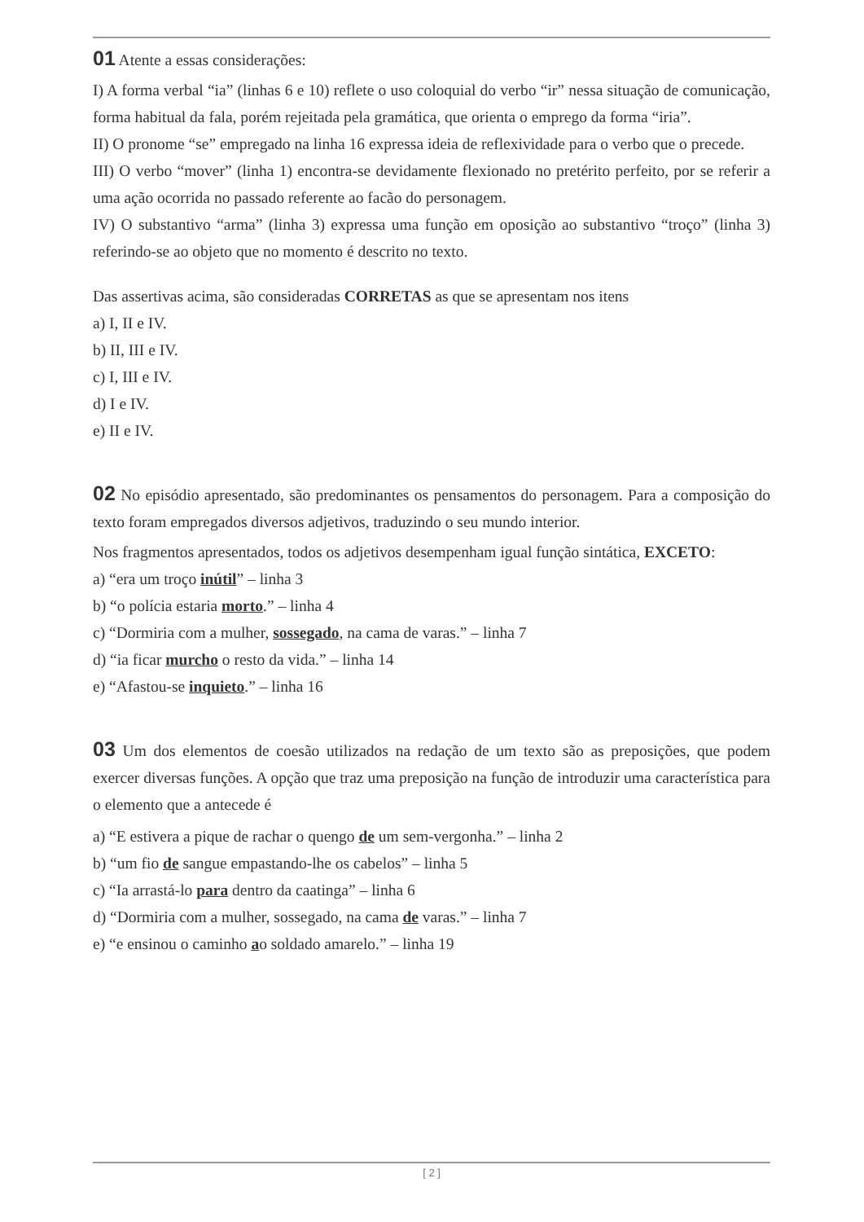01 Atente a essas considerações:
I) A forma verbal “ia” (linhas 6 e 10) reflete o uso coloquial do verbo “ir” nessa situação de comunicação, forma habitual da fala, porém rejeitada pela gramática, que orienta o emprego da forma “iria”.
II) O pronome “se” empregado na linha 16 expressa ideia de reflexividade para o verbo que o precede.
III) O verbo “mover” (linha 1) encontra-se devidamente flexionado no pretérito perfeito, por se referir a uma ação ocorrida no passado referente ao facão do personagem.
IV) O substantivo “arma” (linha 3) expressa uma função em oposição ao substantivo “troço” (linha 3) referindo-se ao objeto que no momento é descrito no texto.
Das assertivas acima, são consideradas CORRETAS as que se apresentam nos itens
a) I, II e IV.
b) II, III e IV.
c) I, III e IV.
d) I e IV.
e) II e IV.
02 No episódio apresentado, são predominantes os pensamentos do personagem. Para a composição do texto foram empregados diversos adjetivos, traduzindo o seu mundo interior.
Nos fragmentos apresentados, todos os adjetivos desempenham igual função sintática, EXCETO:
a) “era um troço inútil” – linha 3
b) “o polícia estaria morto.” – linha 4
c) “Dormiria com a mulher, sossegado, na cama de varas.” – linha 7
d) “ia ficar murcho o resto da vida.” – linha 14
e) “Afastou-se inquieto.” – linha 16
03 Um dos elementos de coesão utilizados na redação de um texto são as preposições, que podem exercer diversas funções. A opção que traz uma preposição na função de introduzir uma característica para o elemento que a antecede é
a) “E estivera a pique de rachar o quengo de um sem-vergonha.” – linha 2
b) “um fio de sangue empastando-lhe os cabelos” – linha 5
c) “Ia arrastá-lo para dentro da caatinga” – linha 6
d) “Dormiria com a mulher, sossegado, na cama de varas.” – linha 7
e) “e ensinou o caminho ao soldado amarelo.” – linha 19
[ 2 ]